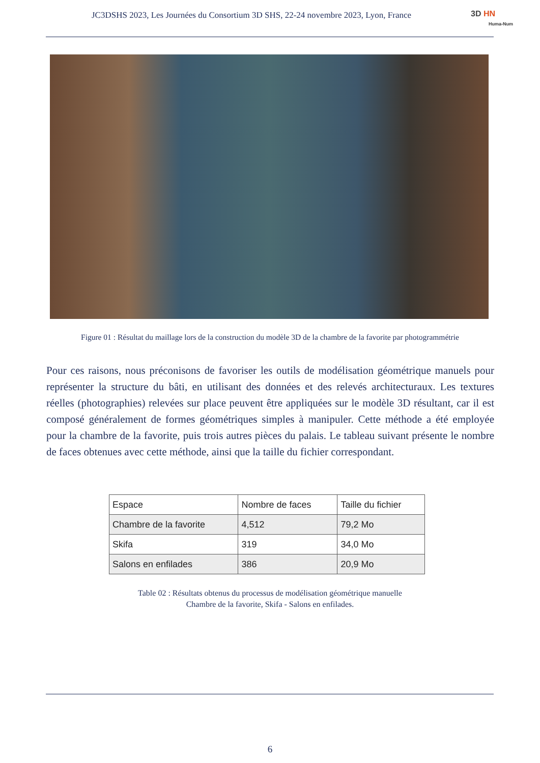JC3DSHS 2023, Les Journées du Consortium 3D SHS, 22-24 novembre 2023, Lyon, France
3D HN
Huma-Num
Figure 01 : Résultat du maillage lors de la construction du modèle 3D de la chambre de la favorite par photogrammétrie
Pour ces raisons, nous préconisons de favoriser les outils de modélisation géométrique manuels pour représenter la structure du bâti, en utilisant des données et des relevés architecturaux. Les textures réelles (photographies) relevées sur place peuvent être appliquées sur le modèle 3D résultant, car il est composé généralement de formes géométriques simples à manipuler. Cette méthode a été employée pour la chambre de la favorite, puis trois autres pièces du palais. Le tableau suivant présente le nombre de faces obtenues avec cette méthode, ainsi que la taille du fichier correspondant.
| Espace | Nombre de faces | Taille du fichier |
| --- | --- | --- |
| Chambre de la favorite | 4,512 | 79,2 Mo |
| Skifa | 319 | 34,0 Mo |
| Salons en enfilades | 386 | 20,9 Mo |
Table 02 : Résultats obtenus du processus de modélisation géométrique manuelle
Chambre de la favorite, Skifa - Salons en enfilades.
6